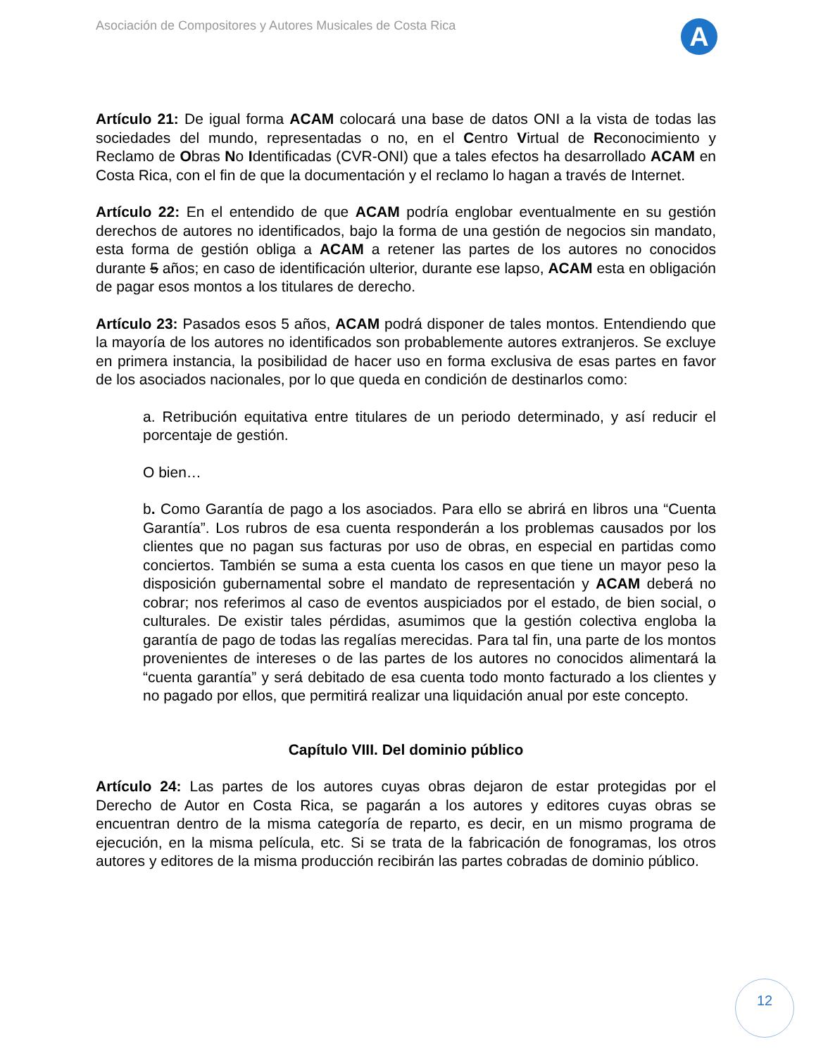Asociación de Compositores y Autores Musicales de Costa Rica
A
Artículo 21: De igual forma ACAM colocará una base de datos ONI a la vista de todas las sociedades del mundo, representadas o no, en el Centro Virtual de Reconocimiento y Reclamo de Obras No Identificadas (CVR-ONI) que a tales efectos ha desarrollado ACAM en Costa Rica, con el fin de que la documentación y el reclamo lo hagan a través de Internet.
Artículo 22: En el entendido de que ACAM podría englobar eventualmente en su gestión derechos de autores no identificados, bajo la forma de una gestión de negocios sin mandato, esta forma de gestión obliga a ACAM a retener las partes de los autores no conocidos durante 5 años; en caso de identificación ulterior, durante ese lapso, ACAM esta en obligación de pagar esos montos a los titulares de derecho.
Artículo 23: Pasados esos 5 años, ACAM podrá disponer de tales montos. Entendiendo que la mayoría de los autores no identificados son probablemente autores extranjeros. Se excluye en primera instancia, la posibilidad de hacer uso en forma exclusiva de esas partes en favor de los asociados nacionales, por lo que queda en condición de destinarlos como:
a. Retribución equitativa entre titulares de un periodo determinado, y así reducir el porcentaje de gestión.
O bien…
b. Como Garantía de pago a los asociados. Para ello se abrirá en libros una “Cuenta Garantía”. Los rubros de esa cuenta responderán a los problemas causados por los clientes que no pagan sus facturas por uso de obras, en especial en partidas como conciertos. También se suma a esta cuenta los casos en que tiene un mayor peso la disposición gubernamental sobre el mandato de representación y ACAM deberá no cobrar; nos referimos al caso de eventos auspiciados por el estado, de bien social, o culturales. De existir tales pérdidas, asumimos que la gestión colectiva engloba la garantía de pago de todas las regalías merecidas. Para tal fin, una parte de los montos provenientes de intereses o de las partes de los autores no conocidos alimentará la “cuenta garantía” y será debitado de esa cuenta todo monto facturado a los clientes y no pagado por ellos, que permitirá realizar una liquidación anual por este concepto.
Capítulo VIII. Del dominio público
Artículo 24: Las partes de los autores cuyas obras dejaron de estar protegidas por el Derecho de Autor en Costa Rica, se pagarán a los autores y editores cuyas obras se encuentran dentro de la misma categoría de reparto, es decir, en un mismo programa de ejecución, en la misma película, etc. Si se trata de la fabricación de fonogramas, los otros autores y editores de la misma producción recibirán las partes cobradas de dominio público.
12